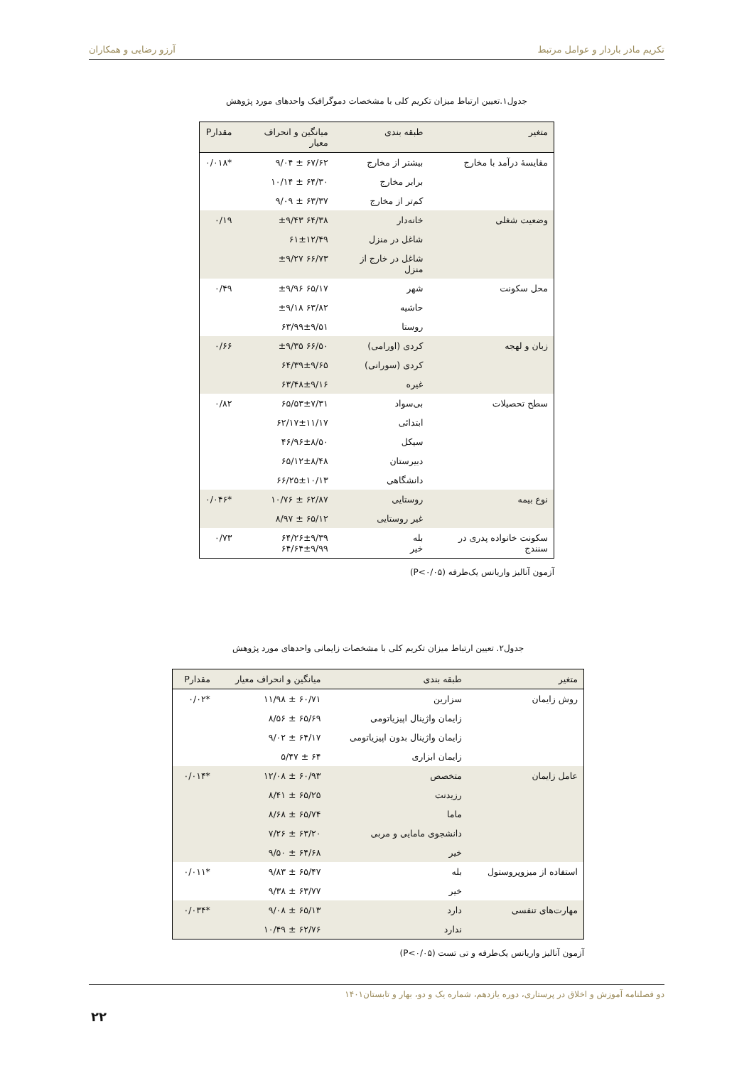تکریم مادر باردار و عوامل مرتبط آرزو رضایی و همکاران
جدول۱.تعیین ارتباط میزان تکریم کلی با مشخصات دموگرافیک واحدهای مورد پژوهش
| متغیر | طبقه بندی | میانگین و انحراف معیار | مقدارP |
| --- | --- | --- | --- |
| مقایسهٔ درآمد با مخارج | بیشتر از مخارج | ۶۷/۶۲ ± ۹/۰۴ | *۰/۰۱۸ |
| | برابر مخارج | ۶۴/۳۰ ± ۱۰/۱۴ | |
| | کم‌تر از مخارج | ۶۳/۳۷ ± ۹/۰۹ | |
| وضعیت شغلی | خانه‌دار | ۶۴/۳۸ ±۹/۴۳ | ۰/۱۹ |
| | شاغل در منزل | ۶۱±۱۲/۴۹ | |
| | شاغل در خارج از منزل | ۶۶/۷۳ ±۹/۲۷ | |
| محل سکونت | شهر | ۶۵/۱۷ ±۹/۹۶ | ۰/۴۹ |
| | حاشیه | ۶۳/۸۲ ±۹/۱۸ | |
| | روستا | ۶۳/۹۹±۹/۵۱ | |
| زبان و لهجه | کردی (اورامی) | ۶۶/۵۰ ±۹/۳۵ | ۰/۶۶ |
| | کردی (سورانی) | ۶۴/۳۹±۹/۶۵ | |
| | غیره | ۶۳/۴۸±۹/۱۶ | |
| سطح تحصیلات | بی‌سواد | ۶۵/۵۳±۷/۳۱ | ۰/۸۲ |
| | ابتدائی | ۶۲/۱۷±۱۱/۱۷ | |
| | سیکل | ۴۶/۹۶±۸/۵۰ | |
| | دبیرستان | ۶۵/۱۲±۸/۴۸ | |
| | دانشگاهی | ۶۶/۲۵±۱۰/۱۳ | |
| نوع بیمه | روستایی | ۶۲/۸۷ ± ۱۰/۷۶ | *۰/۰۴۶ |
| | غیر روستایی | ۶۵/۱۲ ± ۸/۹۷ | |
| سکونت خانواده پدری در سنندج | بله خیر | ۶۴/۲۶±۹/۳۹ ۶۴/۶۴±۹/۹۹ | ۰/۷۳ |
آزمون آنالیز واریانس یک‌طرفه (P<۰/۰۵)
جدول۲. تعیین ارتباط میزان تکریم کلی با مشخصات زایمانی واحدهای مورد پژوهش
| متغیر | طبقه بندی | میانگین و انحراف معیار | مقدارP |
| --- | --- | --- | --- |
| روش زایمان | سزارین | ۶۰/۷۱ ± ۱۱/۹۸ | *۰/۰۲ |
| | زایمان واژینال اپیزیاتومی | ۶۵/۶۹ ± ۸/۵۶ | |
| | زایمان واژینال بدون اپیزیاتومی | ۶۴/۱۷ ± ۹/۰۲ | |
| | زایمان ابزاری | ۶۴ ± ۵/۴۷ | |
| عامل زایمان | متخصص | ۶۰/۹۳ ± ۱۲/۰۸ | *۰/۰۱۴ |
| | رزیدنت | ۶۵/۲۵ ± ۸/۴۱ | |
| | ماما | ۶۵/۷۴ ± ۸/۶۸ | |
| | دانشجوی مامایی و مربی | ۶۳/۲۰ ± ۷/۲۶ | |
| | خیر | ۶۴/۶۸ ± ۹/۵۰ | |
| استفاده از میزوپروستول | بله | ۶۵/۴۷ ± ۹/۸۳ | *۰/۰۱۱ |
| | خیر | ۶۳/۷۷ ± ۹/۳۸ | |
| مهارت‌های تنفسی | دارد | ۶۵/۱۳ ± ۹/۰۸ | *۰/۰۳۴ |
| | ندارد | ۶۲/۷۶ ± ۱۰/۴۹ | |
آزمون آنالیز واریانس یک‌طرفه و تی تست (P<۰/۰۵)
دو فصلنامه آموزش و اخلاق در پرستاری، دوره یازدهم، شماره یک و دو، بهار و تابستان۱۴۰۱
۲۲